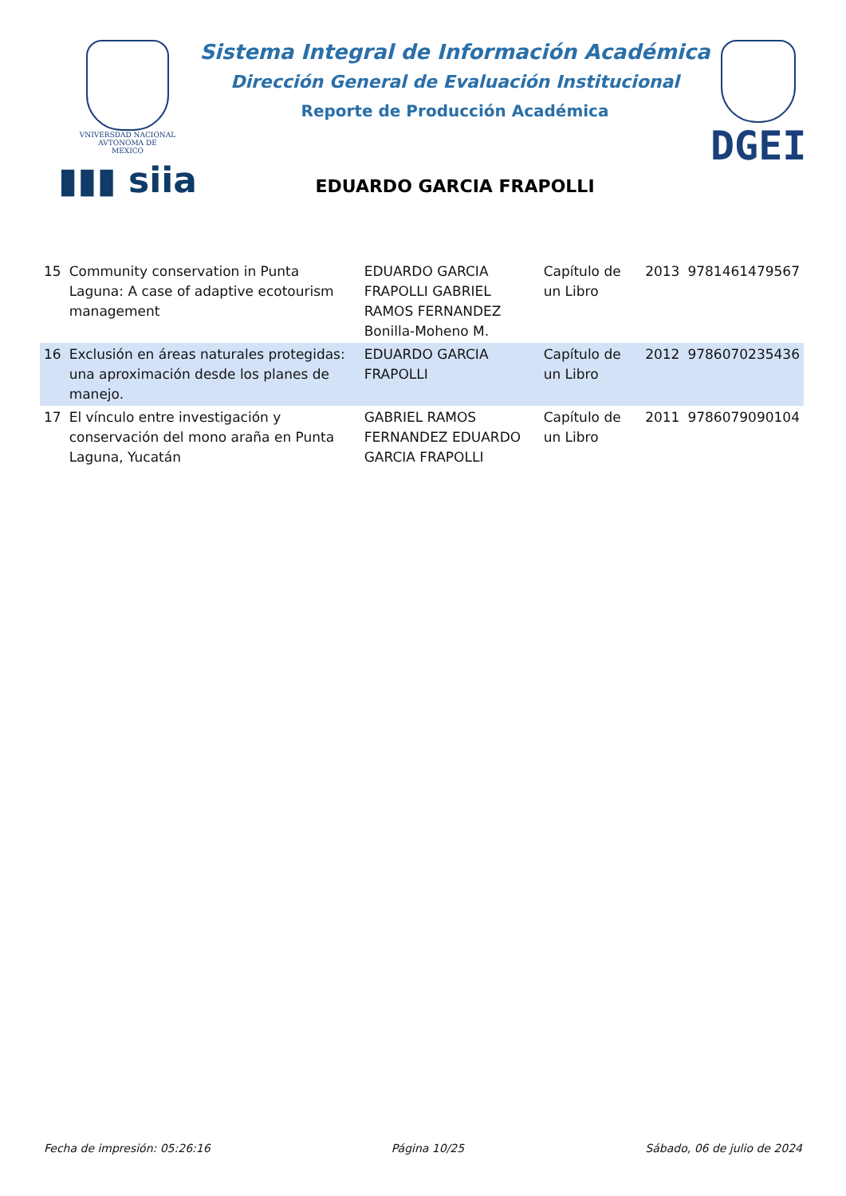VNIVERSDAD NACIONAL
AVTONOMA DE
MEXICO
▮▮▮ siia
Sistema Integral de Información Académica
Dirección General de Evaluación Institucional
Reporte de Producción Académica
EDUARDO GARCIA FRAPOLLI
DGEI
| 15 | Community conservation in Punta Laguna: A case of adaptive ecotourism management | EDUARDO GARCIA FRAPOLLI GABRIEL RAMOS FERNANDEZ Bonilla-Moheno M. | Capítulo de un Libro | 2013 | 9781461479567 |
| 16 | Exclusión en áreas naturales protegidas: una aproximación desde los planes de manejo. | EDUARDO GARCIA FRAPOLLI | Capítulo de un Libro | 2012 | 9786070235436 |
| 17 | El vínculo entre investigación y conservación del mono araña en Punta Laguna, Yucatán | GABRIEL RAMOS FERNANDEZ EDUARDO GARCIA FRAPOLLI | Capítulo de un Libro | 2011 | 9786079090104 |
Fecha de impresión: 05:26:16 Página 10/25 Sábado, 06 de julio de 2024